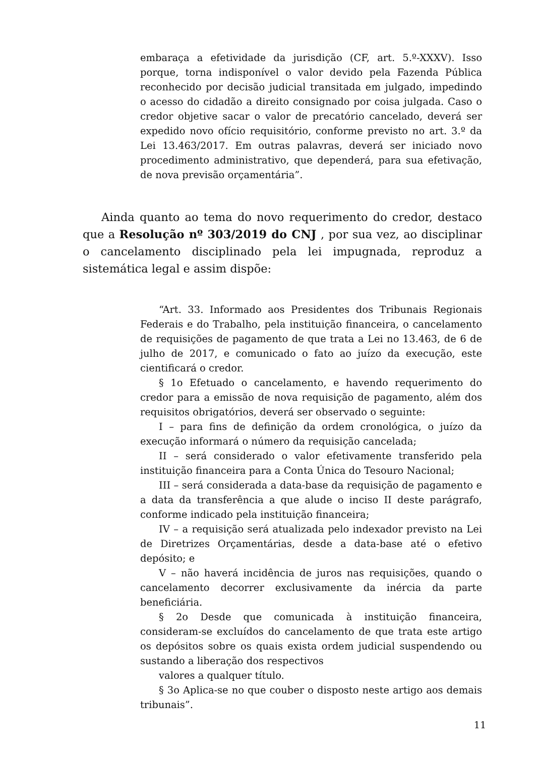embaraça a efetividade da jurisdição (CF, art. 5.º-XXXV). Isso porque, torna indisponível o valor devido pela Fazenda Pública reconhecido por decisão judicial transitada em julgado, impedindo o acesso do cidadão a direito consignado por coisa julgada. Caso o credor objetive sacar o valor de precatório cancelado, deverá ser expedido novo ofício requisitório, conforme previsto no art. 3.º da Lei 13.463/2017. Em outras palavras, deverá ser iniciado novo procedimento administrativo, que dependerá, para sua efetivação, de nova previsão orçamentária”.
Ainda quanto ao tema do novo requerimento do credor, destaco que a Resolução nº 303/2019 do CNJ , por sua vez, ao disciplinar o cancelamento disciplinado pela lei impugnada, reproduz a sistemática legal e assim dispõe:
“Art. 33. Informado aos Presidentes dos Tribunais Regionais Federais e do Trabalho, pela instituição financeira, o cancelamento de requisições de pagamento de que trata a Lei no 13.463, de 6 de julho de 2017, e comunicado o fato ao juízo da execução, este cientificará o credor.
§ 1o Efetuado o cancelamento, e havendo requerimento do credor para a emissão de nova requisição de pagamento, além dos requisitos obrigatórios, deverá ser observado o seguinte:
I – para fins de definição da ordem cronológica, o juízo da execução informará o número da requisição cancelada;
II – será considerado o valor efetivamente transferido pela instituição financeira para a Conta Única do Tesouro Nacional;
III – será considerada a data-base da requisição de pagamento e a data da transferência a que alude o inciso II deste parágrafo, conforme indicado pela instituição financeira;
IV – a requisição será atualizada pelo indexador previsto na Lei de Diretrizes Orçamentárias, desde a data-base até o efetivo depósito; e
V – não haverá incidência de juros nas requisições, quando o cancelamento decorrer exclusivamente da inércia da parte beneficiária.
§ 2o Desde que comunicada à instituição financeira, consideram-se excluídos do cancelamento de que trata este artigo os depósitos sobre os quais exista ordem judicial suspendendo ou sustando a liberação dos respectivos
valores a qualquer título.
§ 3o Aplica-se no que couber o disposto neste artigo aos demais tribunais”.
11